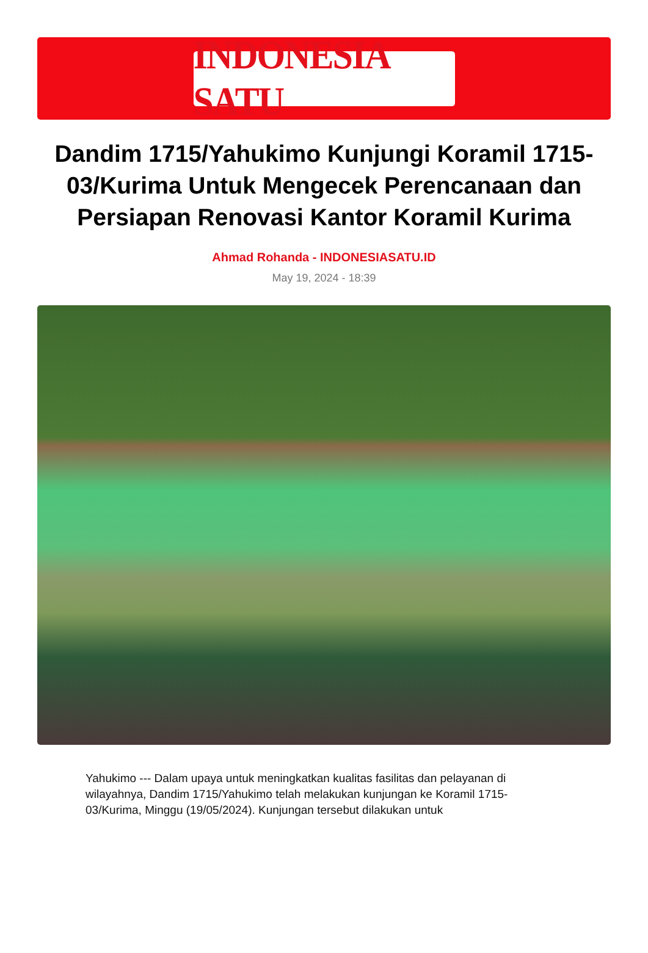INDONESIA SATU
Dandim 1715/Yahukimo Kunjungi Koramil 1715-03/Kurima Untuk Mengecek Perencanaan dan Persiapan Renovasi Kantor Koramil Kurima
Ahmad Rohanda - INDONESIASATU.ID
May 19, 2024 - 18:39
Yahukimo --- Dalam upaya untuk meningkatkan kualitas fasilitas dan pelayanan di wilayahnya, Dandim 1715/Yahukimo telah melakukan kunjungan ke Koramil 1715-03/Kurima, Minggu (19/05/2024). Kunjungan tersebut dilakukan untuk